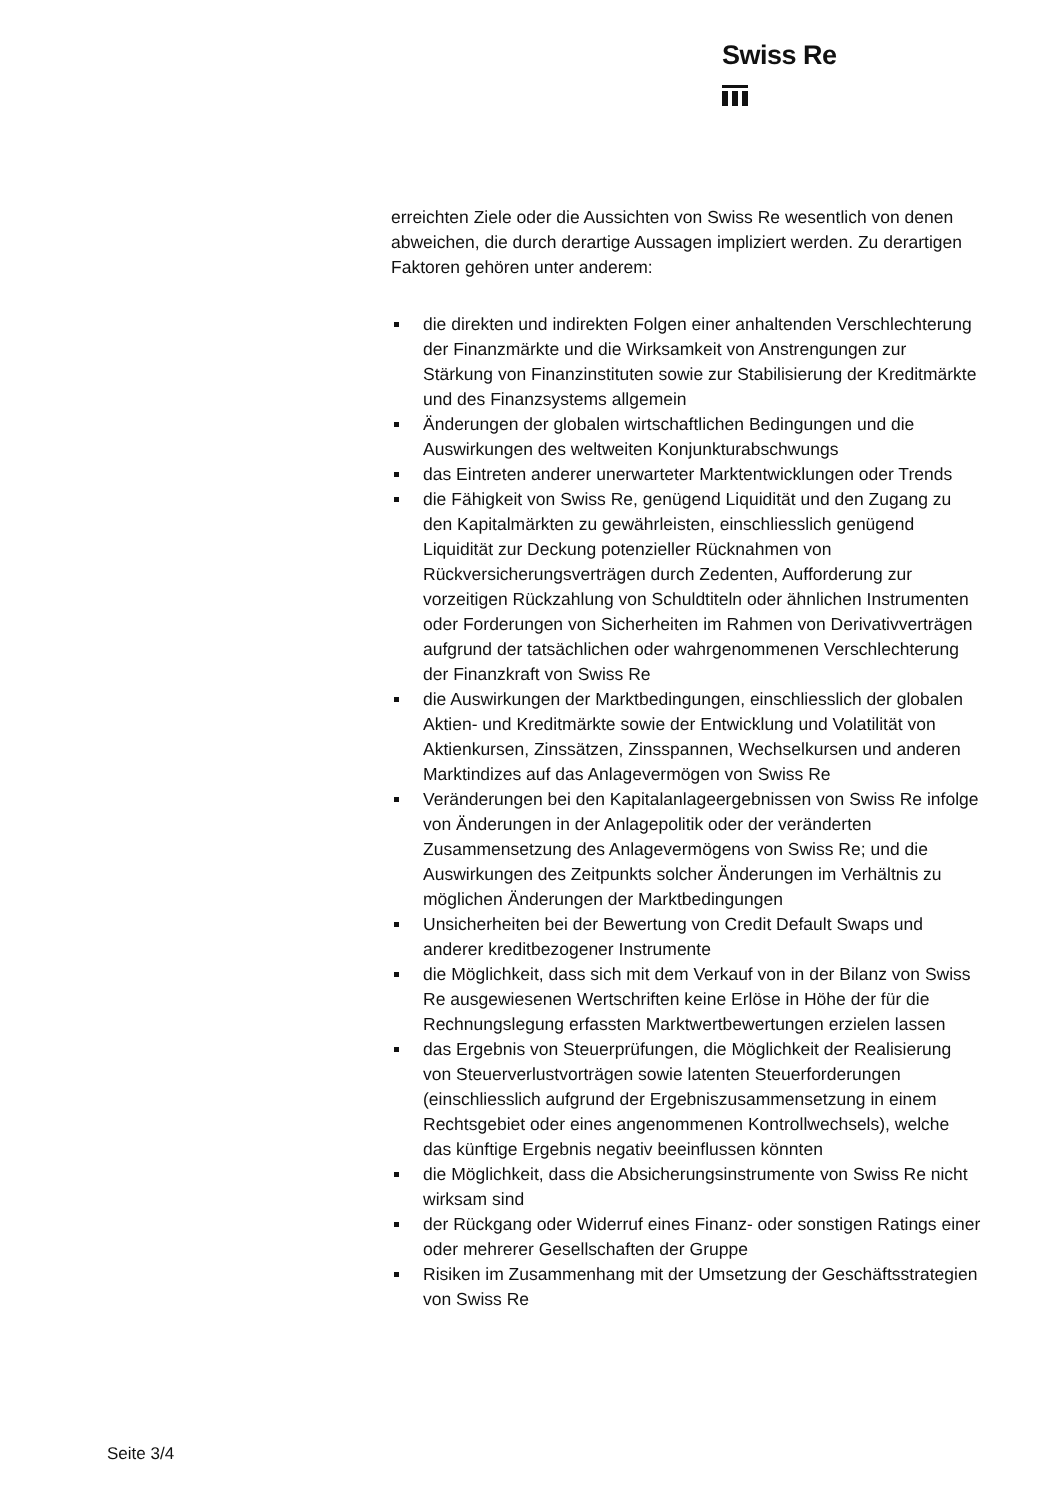Swiss Re
erreichten Ziele oder die Aussichten von Swiss Re wesentlich von denen abweichen, die durch derartige Aussagen impliziert werden. Zu derartigen Faktoren gehören unter anderem:
die direkten und indirekten Folgen einer anhaltenden Verschlechterung der Finanzmärkte und die Wirksamkeit von Anstrengungen zur Stärkung von Finanzinstituten sowie zur Stabilisierung der Kreditmärkte und des Finanzsystems allgemein
Änderungen der globalen wirtschaftlichen Bedingungen und die Auswirkungen des weltweiten Konjunkturabschwungs
das Eintreten anderer unerwarteter Marktentwicklungen oder Trends
die Fähigkeit von Swiss Re, genügend Liquidität und den Zugang zu den Kapitalmärkten zu gewährleisten, einschliesslich genügend Liquidität zur Deckung potenzieller Rücknahmen von Rückversicherungsverträgen durch Zedenten, Aufforderung zur vorzeitigen Rückzahlung von Schuldtiteln oder ähnlichen Instrumenten oder Forderungen von Sicherheiten im Rahmen von Derivativverträgen aufgrund der tatsächlichen oder wahrgenommenen Verschlechterung der Finanzkraft von Swiss Re
die Auswirkungen der Marktbedingungen, einschliesslich der globalen Aktien- und Kreditmärkte sowie der Entwicklung und Volatilität von Aktienkursen, Zinssätzen, Zinsspannen, Wechselkursen und anderen Marktindizes auf das Anlagevermögen von Swiss Re
Veränderungen bei den Kapitalanlageergebnissen von Swiss Re infolge von Änderungen in der Anlagepolitik oder der veränderten Zusammensetzung des Anlagevermögens von Swiss Re; und die Auswirkungen des Zeitpunkts solcher Änderungen im Verhältnis zu möglichen Änderungen der Marktbedingungen
Unsicherheiten bei der Bewertung von Credit Default Swaps und anderer kreditbezogener Instrumente
die Möglichkeit, dass sich mit dem Verkauf von in der Bilanz von Swiss Re ausgewiesenen Wertschriften keine Erlöse in Höhe der für die Rechnungslegung erfassten Marktwertbewertungen erzielen lassen
das Ergebnis von Steuerprüfungen, die Möglichkeit der Realisierung von Steuerverlustvorträgen sowie latenten Steuerforderungen (einschliesslich aufgrund der Ergebniszusammensetzung in einem Rechtsgebiet oder eines angenommenen Kontrollwechsels), welche das künftige Ergebnis negativ beeinflussen könnten
die Möglichkeit, dass die Absicherungsinstrumente von Swiss Re nicht wirksam sind
der Rückgang oder Widerruf eines Finanz- oder sonstigen Ratings einer oder mehrerer Gesellschaften der Gruppe
Risiken im Zusammenhang mit der Umsetzung der Geschäftsstrategien von Swiss Re
Seite 3/4